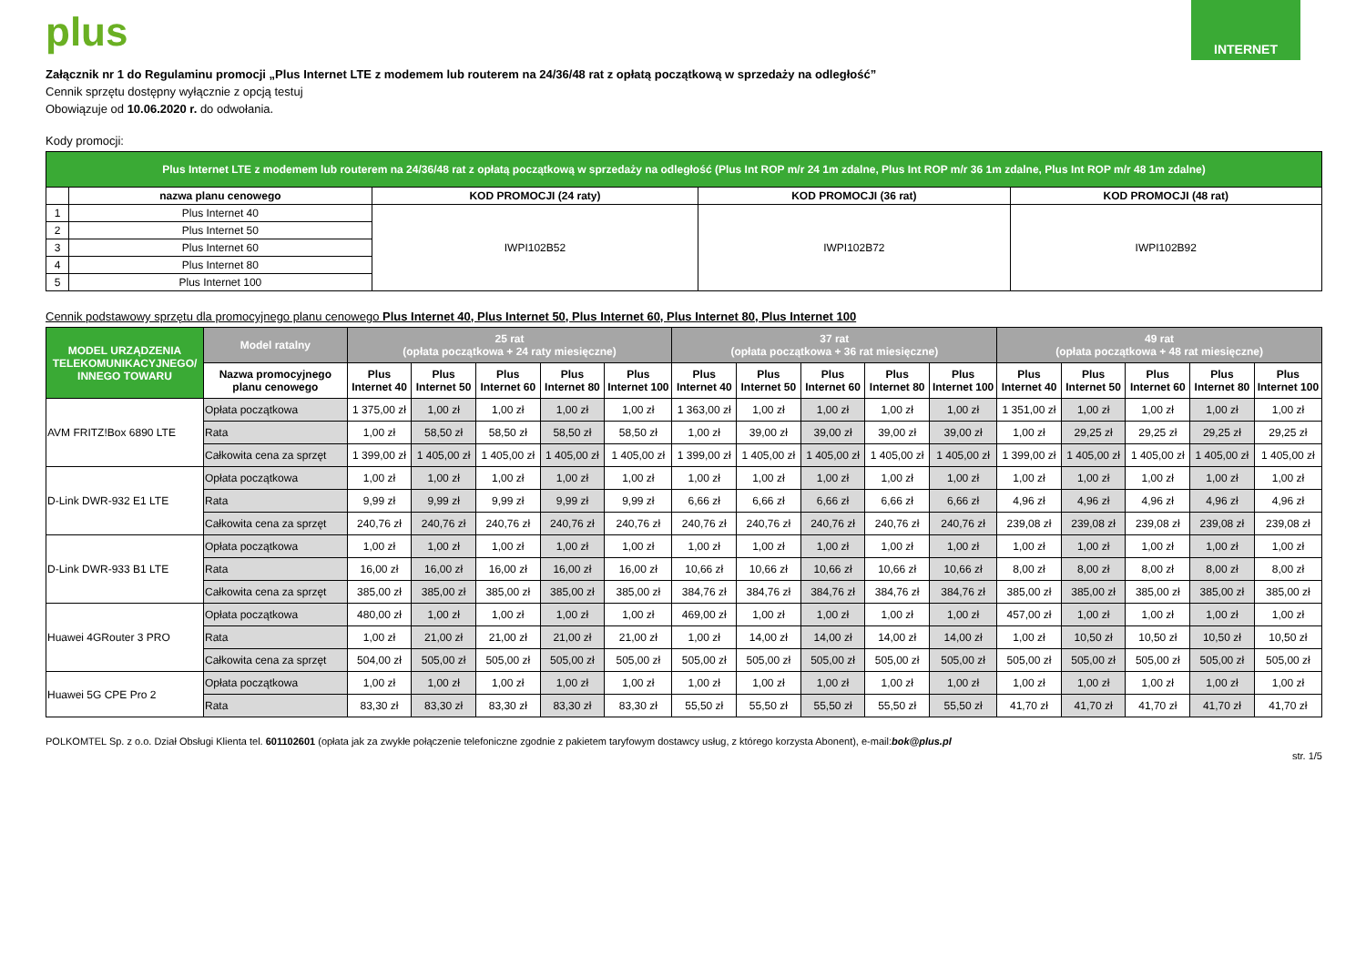plus
INTERNET
Załącznik nr 1 do Regulaminu promocji „Plus Internet LTE z modemem lub routerem na 24/36/48 rat z opłatą początkową w sprzedaży na odległość”
Cennik sprzętu dostępny wyłącznie z opcją testuj
Obowiązuje od 10.06.2020 r. do odwołania.
Kody promocji:
| Plus Internet LTE z modemem lub routerem na 24/36/48 rat z opłatą początkową w sprzedaży na odległość (Plus Int ROP m/r 24 1m zdalne, Plus Int ROP m/r 36 1m zdalne, Plus Int ROP m/r 48 1m zdalne) | | | | |
| | nazwa planu cenowego | KOD PROMOCJI (24 raty) | KOD PROMOCJI (36 rat) | KOD PROMOCJI (48 rat) |
| 1 | Plus Internet 40 | IWPI102B52 | IWPI102B72 | IWPI102B92 |
| 2 | Plus Internet 50 | | | |
| 3 | Plus Internet 60 | | | |
| 4 | Plus Internet 80 | | | |
| 5 | Plus Internet 100 | | | |
Cennik podstawowy sprzętu dla promocyjnego planu cenowego Plus Internet 40, Plus Internet 50, Plus Internet 60, Plus Internet 80, Plus Internet 100
| MODEL URZĄDZENIA TELEKOMUNIKACYJNEGO/ INNEGO TOWARU | Model ratalny | 25 rat (opłata początkowa + 24 raty miesięczne) | | | | | 37 rat (opłata początkowa + 36 rat miesięczne) | | | | | 49 rat (opłata początkowa + 48 rat miesięczne) | | | | |
| --- | --- | --- | --- | --- | --- | --- | --- | --- | --- | --- | --- | --- | --- | --- | --- | --- |
| | Nazwa promocyjnego planu cenowego | Plus Internet 40 | Plus Internet 50 | Plus Internet 60 | Plus Internet 80 | Plus Internet 100 | Plus Internet 40 | Plus Internet 50 | Plus Internet 60 | Plus Internet 80 | Plus Internet 100 | Plus Internet 40 | Plus Internet 50 | Plus Internet 60 | Plus Internet 80 | Plus Internet 100 |
| AVM FRITZ!Box 6890 LTE | Opłata początkowa | 1 375,00 zł | 1,00 zł | 1,00 zł | 1,00 zł | 1,00 zł | 1 363,00 zł | 1,00 zł | 1,00 zł | 1,00 zł | 1,00 zł | 1 351,00 zł | 1,00 zł | 1,00 zł | 1,00 zł | 1,00 zł |
| | Rata | 1,00 zł | 58,50 zł | 58,50 zł | 58,50 zł | 58,50 zł | 1,00 zł | 39,00 zł | 39,00 zł | 39,00 zł | 39,00 zł | 1,00 zł | 29,25 zł | 29,25 zł | 29,25 zł | 29,25 zł |
| | Całkowita cena za sprzęt | 1 399,00 zł | 1 405,00 zł | 1 405,00 zł | 1 405,00 zł | 1 405,00 zł | 1 399,00 zł | 1 405,00 zł | 1 405,00 zł | 1 405,00 zł | 1 405,00 zł | 1 399,00 zł | 1 405,00 zł | 1 405,00 zł | 1 405,00 zł | 1 405,00 zł |
| D-Link DWR-932 E1 LTE | Opłata początkowa | 1,00 zł | 1,00 zł | 1,00 zł | 1,00 zł | 1,00 zł | 1,00 zł | 1,00 zł | 1,00 zł | 1,00 zł | 1,00 zł | 1,00 zł | 1,00 zł | 1,00 zł | 1,00 zł | 1,00 zł |
| | Rata | 9,99 zł | 9,99 zł | 9,99 zł | 9,99 zł | 9,99 zł | 6,66 zł | 6,66 zł | 6,66 zł | 6,66 zł | 6,66 zł | 4,96 zł | 4,96 zł | 4,96 zł | 4,96 zł | 4,96 zł |
| | Całkowita cena za sprzęt | 240,76 zł | 240,76 zł | 240,76 zł | 240,76 zł | 240,76 zł | 240,76 zł | 240,76 zł | 240,76 zł | 240,76 zł | 240,76 zł | 239,08 zł | 239,08 zł | 239,08 zł | 239,08 zł | 239,08 zł |
| D-Link DWR-933 B1 LTE | Opłata początkowa | 1,00 zł | 1,00 zł | 1,00 zł | 1,00 zł | 1,00 zł | 1,00 zł | 1,00 zł | 1,00 zł | 1,00 zł | 1,00 zł | 1,00 zł | 1,00 zł | 1,00 zł | 1,00 zł | 1,00 zł |
| | Rata | 16,00 zł | 16,00 zł | 16,00 zł | 16,00 zł | 16,00 zł | 10,66 zł | 10,66 zł | 10,66 zł | 10,66 zł | 10,66 zł | 8,00 zł | 8,00 zł | 8,00 zł | 8,00 zł | 8,00 zł |
| | Całkowita cena za sprzęt | 385,00 zł | 385,00 zł | 385,00 zł | 385,00 zł | 385,00 zł | 384,76 zł | 384,76 zł | 384,76 zł | 384,76 zł | 384,76 zł | 385,00 zł | 385,00 zł | 385,00 zł | 385,00 zł | 385,00 zł |
| Huawei 4GRouter 3 PRO | Opłata początkowa | 480,00 zł | 1,00 zł | 1,00 zł | 1,00 zł | 1,00 zł | 469,00 zł | 1,00 zł | 1,00 zł | 1,00 zł | 1,00 zł | 457,00 zł | 1,00 zł | 1,00 zł | 1,00 zł | 1,00 zł |
| | Rata | 1,00 zł | 21,00 zł | 21,00 zł | 21,00 zł | 21,00 zł | 1,00 zł | 14,00 zł | 14,00 zł | 14,00 zł | 14,00 zł | 1,00 zł | 10,50 zł | 10,50 zł | 10,50 zł | 10,50 zł |
| | Całkowita cena za sprzęt | 504,00 zł | 505,00 zł | 505,00 zł | 505,00 zł | 505,00 zł | 505,00 zł | 505,00 zł | 505,00 zł | 505,00 zł | 505,00 zł | 505,00 zł | 505,00 zł | 505,00 zł | 505,00 zł | 505,00 zł |
| Huawei 5G CPE Pro 2 | Opłata początkowa | 1,00 zł | 1,00 zł | 1,00 zł | 1,00 zł | 1,00 zł | 1,00 zł | 1,00 zł | 1,00 zł | 1,00 zł | 1,00 zł | 1,00 zł | 1,00 zł | 1,00 zł | 1,00 zł | 1,00 zł |
| | Rata | 83,30 zł | 83,30 zł | 83,30 zł | 83,30 zł | 83,30 zł | 55,50 zł | 55,50 zł | 55,50 zł | 55,50 zł | 55,50 zł | 41,70 zł | 41,70 zł | 41,70 zł | 41,70 zł | 41,70 zł |
POLKOMTEL Sp. z o.o. Dział Obsługi Klienta tel. 601102601 (opłata jak za zwykłe połączenie telefoniczne zgodnie z pakietem taryfowym dostawcy usług, z którego korzysta Abonent), e-mail:bok@plus.pl
str. 1/5